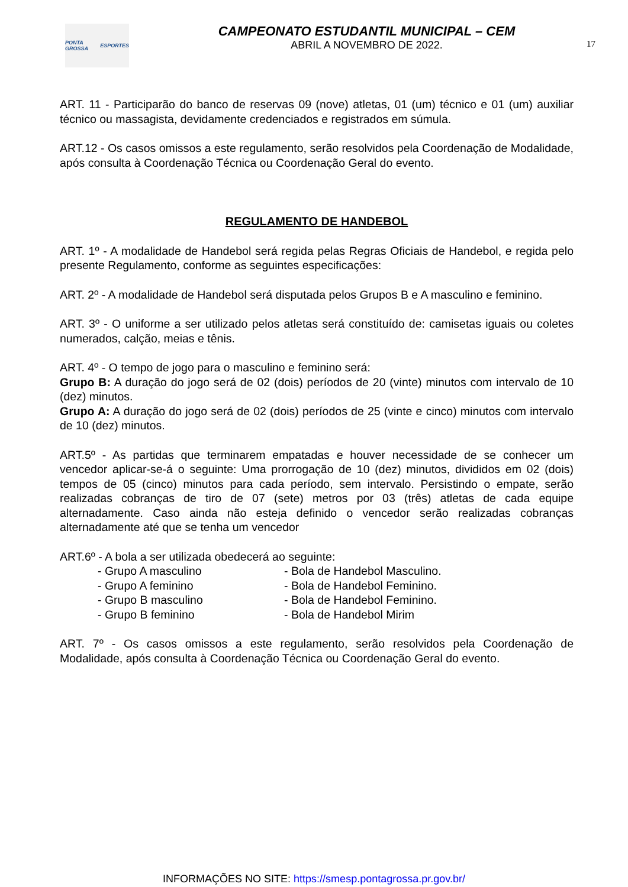PONTA GROSSA ESPORTES
CAMPEONATO ESTUDANTIL MUNICIPAL – CEM
ABRIL A NOVEMBRO DE 2022.
17
ART. 11 - Participarão do banco de reservas 09 (nove) atletas, 01 (um) técnico e 01 (um) auxiliar técnico ou massagista, devidamente credenciados e registrados em súmula.
ART.12 - Os casos omissos a este regulamento, serão resolvidos pela Coordenação de Modalidade, após consulta à Coordenação Técnica ou Coordenação Geral do evento.
REGULAMENTO DE HANDEBOL
ART. 1º - A modalidade de Handebol será regida pelas Regras Oficiais de Handebol, e regida pelo presente Regulamento, conforme as seguintes especificações:
ART. 2º - A modalidade de Handebol será disputada pelos Grupos B e A masculino e feminino.
ART. 3º - O uniforme a ser utilizado pelos atletas será constituído de: camisetas iguais ou coletes numerados, calção, meias e tênis.
ART. 4º - O tempo de jogo para o masculino e feminino será:
Grupo B: A duração do jogo será de 02 (dois) períodos de 20 (vinte) minutos com intervalo de 10 (dez) minutos.
Grupo A: A duração do jogo será de 02 (dois) períodos de 25 (vinte e cinco) minutos com intervalo de 10 (dez) minutos.
ART.5º - As partidas que terminarem empatadas e houver necessidade de se conhecer um vencedor aplicar-se-á o seguinte: Uma prorrogação de 10 (dez) minutos, divididos em 02 (dois) tempos de 05 (cinco) minutos para cada período, sem intervalo. Persistindo o empate, serão realizadas cobranças de tiro de 07 (sete) metros por 03 (três) atletas de cada equipe alternadamente. Caso ainda não esteja definido o vencedor serão realizadas cobranças alternadamente até que se tenha um vencedor
ART.6º - A bola a ser utilizada obedecerá ao seguinte:
- Grupo A masculino
- Bola de Handebol Masculino.
- Grupo A feminino
- Bola de Handebol Feminino.
- Grupo B masculino
- Bola de Handebol Feminino.
- Grupo B feminino
- Bola de Handebol Mirim
ART. 7º - Os casos omissos a este regulamento, serão resolvidos pela Coordenação de Modalidade, após consulta à Coordenação Técnica ou Coordenação Geral do evento.
INFORMAÇÕES NO SITE: https://smesp.pontagrossa.pr.gov.br/